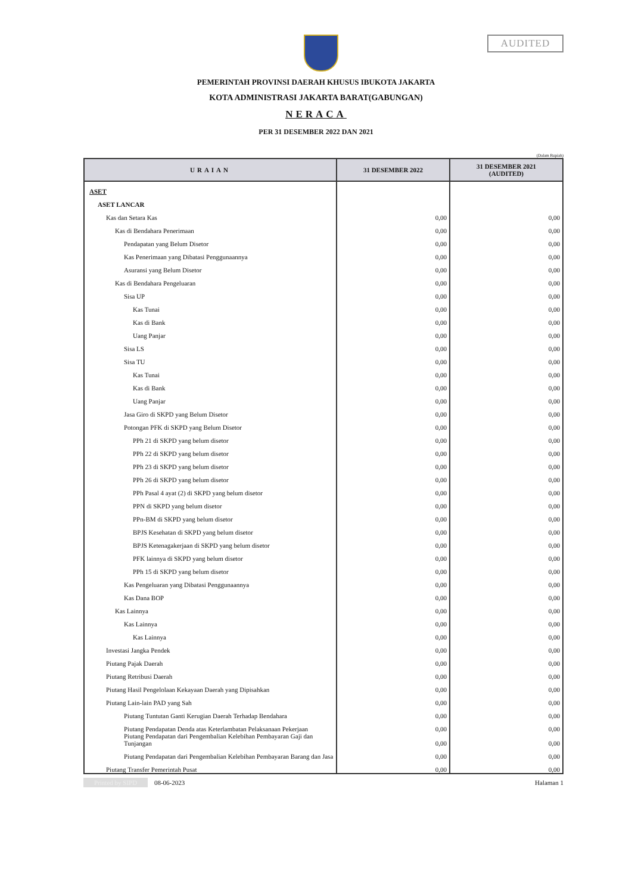AUDITED
PEMERINTAH PROVINSI DAERAH KHUSUS IBUKOTA JAKARTA
KOTA ADMINISTRASI JAKARTA BARAT(GABUNGAN)
NERACA
PER 31 DESEMBER 2022 DAN 2021
(Dalam Rupiah)
| URAIAN | 31 DESEMBER 2022 | 31 DESEMBER 2021 (AUDITED) |
| --- | --- | --- |
| ASET | | |
| ASET LANCAR | | |
| Kas dan Setara Kas | 0,00 | 0,00 |
| Kas di Bendahara Penerimaan | 0,00 | 0,00 |
| Pendapatan yang Belum Disetor | 0,00 | 0,00 |
| Kas Penerimaan yang Dibatasi Penggunaannya | 0,00 | 0,00 |
| Asuransi yang Belum Disetor | 0,00 | 0,00 |
| Kas di Bendahara Pengeluaran | 0,00 | 0,00 |
| Sisa UP | 0,00 | 0,00 |
| Kas Tunai | 0,00 | 0,00 |
| Kas di Bank | 0,00 | 0,00 |
| Uang Panjar | 0,00 | 0,00 |
| Sisa LS | 0,00 | 0,00 |
| Sisa TU | 0,00 | 0,00 |
| Kas Tunai | 0,00 | 0,00 |
| Kas di Bank | 0,00 | 0,00 |
| Uang Panjar | 0,00 | 0,00 |
| Jasa Giro di SKPD yang Belum Disetor | 0,00 | 0,00 |
| Potongan PFK di SKPD yang Belum Disetor | 0,00 | 0,00 |
| PPh 21 di SKPD yang belum disetor | 0,00 | 0,00 |
| PPh 22 di SKPD yang belum disetor | 0,00 | 0,00 |
| PPh 23 di SKPD yang belum disetor | 0,00 | 0,00 |
| PPh 26 di SKPD yang belum disetor | 0,00 | 0,00 |
| PPh Pasal 4 ayat (2) di SKPD yang belum disetor | 0,00 | 0,00 |
| PPN di SKPD yang belum disetor | 0,00 | 0,00 |
| PPn-BM di SKPD yang belum disetor | 0,00 | 0,00 |
| BPJS Kesehatan di SKPD yang belum disetor | 0,00 | 0,00 |
| BPJS Ketenagakerjaan di SKPD yang belum disetor | 0,00 | 0,00 |
| PFK lainnya di SKPD yang belum disetor | 0,00 | 0,00 |
| PPh 15 di SKPD yang belum disetor | 0,00 | 0,00 |
| Kas Pengeluaran yang Dibatasi Penggunaannya | 0,00 | 0,00 |
| Kas Dana BOP | 0,00 | 0,00 |
| Kas Lainnya | 0,00 | 0,00 |
| Kas Lainnya | 0,00 | 0,00 |
| Kas Lainnya | 0,00 | 0,00 |
| Investasi Jangka Pendek | 0,00 | 0,00 |
| Piutang Pajak Daerah | 0,00 | 0,00 |
| Piutang Retribusi Daerah | 0,00 | 0,00 |
| Piutang Hasil Pengelolaan Kekayaan Daerah yang Dipisahkan | 0,00 | 0,00 |
| Piutang Lain-lain PAD yang Sah | 0,00 | 0,00 |
| Piutang Tuntutan Ganti Kerugian Daerah Terhadap Bendahara | 0,00 | 0,00 |
| Piutang Pendapatan Denda atas Keterlambatan Pelaksanaan Pekerjaan | 0,00 | 0,00 |
| Piutang Pendapatan dari Pengembalian Kelebihan Pembayaran Gaji dan Tunjangan | 0,00 | 0,00 |
| Piutang Pendapatan dari Pengembalian Kelebihan Pembayaran Barang dan Jasa | 0,00 | 0,00 |
| Piutang Transfer Pemerintah Pusat | 0,00 | 0,00 |
Printed by SIPD 08-06-2023 Halaman 1